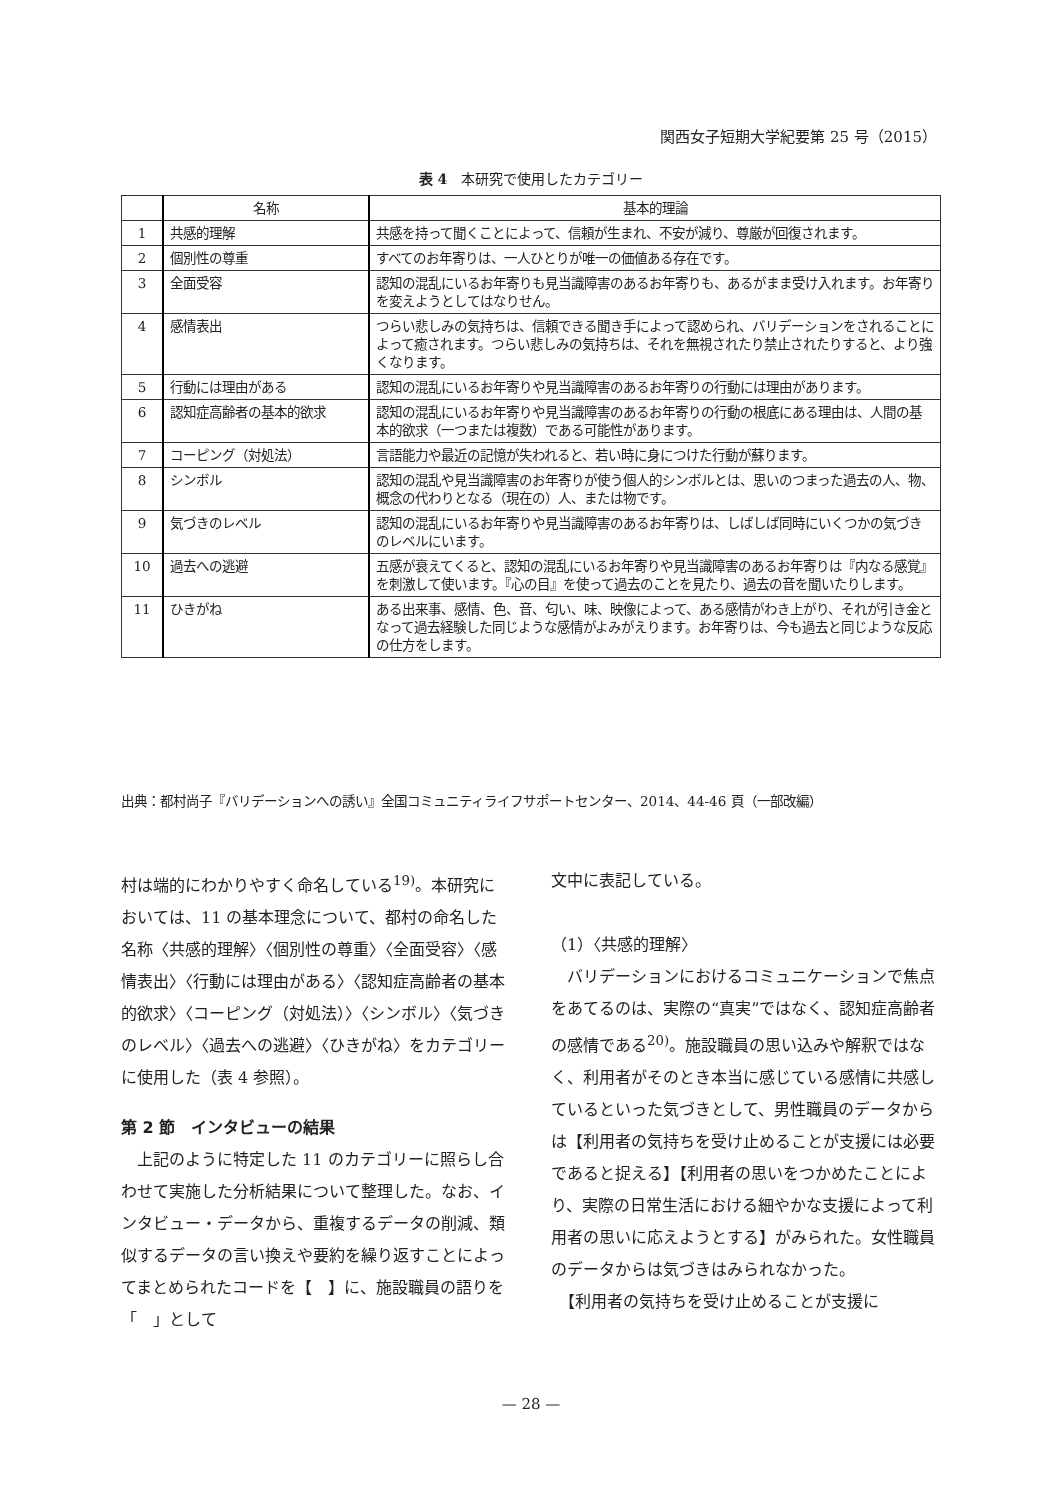関西女子短期大学紀要第 25 号（2015）
表 4　本研究で使用したカテゴリー
| | 名称 | 基本的理論 |
| --- | --- | --- |
| 1 | 共感的理解 | 共感を持って聞くことによって、信頼が生まれ、不安が減り、尊厳が回復されます。 |
| 2 | 個別性の尊重 | すべてのお年寄りは、一人ひとりが唯一の価値ある存在です。 |
| 3 | 全面受容 | 認知の混乱にいるお年寄りも見当識障害のあるお年寄りも、あるがまま受け入れます。お年寄りを変えようとしてはなりせん。 |
| 4 | 感情表出 | つらい悲しみの気持ちは、信頼できる聞き手によって認められ、バリデーションをされることによって癒されます。つらい悲しみの気持ちは、それを無視されたり禁止されたりすると、より強くなります。 |
| 5 | 行動には理由がある | 認知の混乱にいるお年寄りや見当識障害のあるお年寄りの行動には理由があります。 |
| 6 | 認知症高齢者の基本的欲求 | 認知の混乱にいるお年寄りや見当識障害のあるお年寄りの行動の根底にある理由は、人間の基本的欲求（一つまたは複数）である可能性があります。 |
| 7 | コーピング（対処法） | 言語能力や最近の記憶が失われると、若い時に身につけた行動が蘇ります。 |
| 8 | シンボル | 認知の混乱や見当識障害のお年寄りが使う個人的シンボルとは、思いのつまった過去の人、物、概念の代わりとなる（現在の）人、または物です。 |
| 9 | 気づきのレベル | 認知の混乱にいるお年寄りや見当識障害のあるお年寄りは、しばしば同時にいくつかの気づきのレベルにいます。 |
| 10 | 過去への逃避 | 五感が衰えてくると、認知の混乱にいるお年寄りや見当識障害のあるお年寄りは『内なる感覚』を刺激して使います。『心の目』を使って過去のことを見たり、過去の音を聞いたりします。 |
| 11 | ひきがね | ある出来事、感情、色、音、匂い、味、映像によって、ある感情がわき上がり、それが引き金となって過去経験した同じような感情がよみがえります。お年寄りは、今も過去と同じような反応の仕方をします。 |
出典：都村尚子『バリデーションへの誘い』全国コミュニティライフサポートセンター、2014、44-46 頁（一部改編）
村は端的にわかりやすく命名している<sup>19)</sup>。本研究においては、11 の基本理念について、都村の命名した名称〈共感的理解〉〈個別性の尊重〉〈全面受容〉〈感情表出〉〈行動には理由がある〉〈認知症高齢者の基本的欲求〉〈コーピング（対処法）〉〈シンボル〉〈気づきのレベル〉〈過去への逃避〉〈ひきがね〉をカテゴリーに使用した（表 4 参照）。
第 2 節　インタビューの結果
　上記のように特定した 11 のカテゴリーに照らし合わせて実施した分析結果について整理した。なお、インタビュー・データから、重複するデータの削減、類似するデータの言い換えや要約を繰り返すことによってまとめられたコードを【　】に、施設職員の語りを「　」として
文中に表記している。
（1）〈共感的理解〉
　バリデーションにおけるコミュニケーションで焦点をあてるのは、実際の“真実”ではなく、認知症高齢者の感情である<sup>20)</sup>。施設職員の思い込みや解釈ではなく、利用者がそのとき本当に感じている感情に共感しているといった気づきとして、男性職員のデータからは【利用者の気持ちを受け止めることが支援には必要であると捉える】【利用者の思いをつかめたことにより、実際の日常生活における細やかな支援によって利用者の思いに応えようとする】がみられた。女性職員のデータからは気づきはみられなかった。
　【利用者の気持ちを受け止めることが支援に
— 28 —